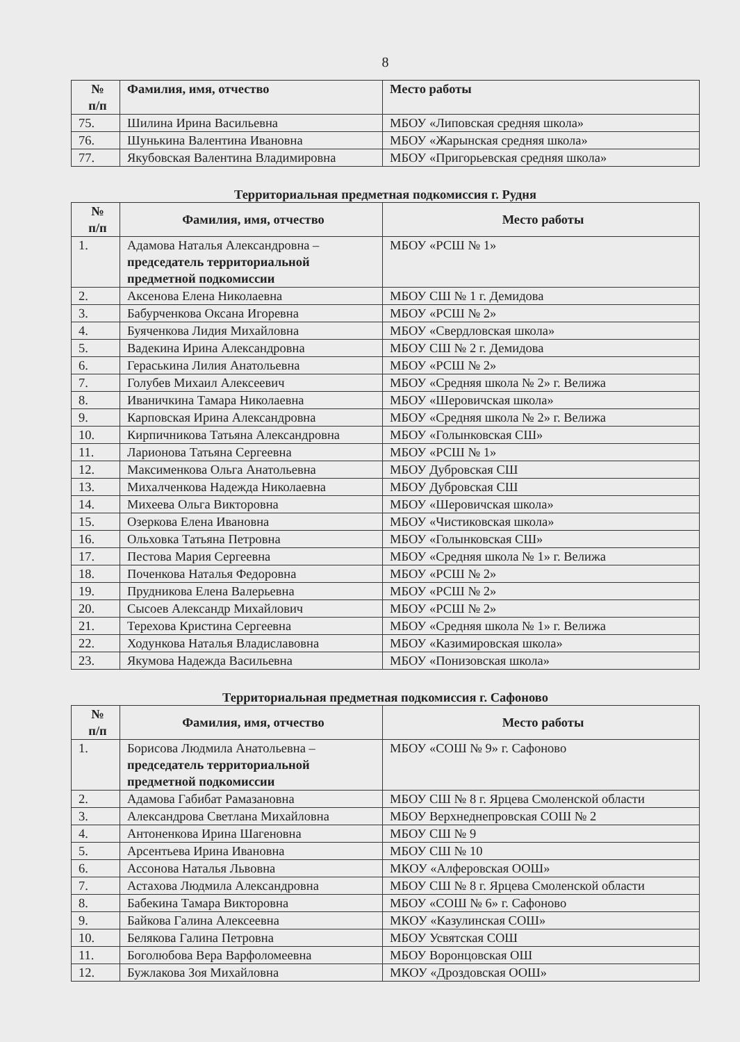8
| № п/п | Фамилия, имя, отчество | Место работы |
| --- | --- | --- |
| 75. | Шилина Ирина Васильевна | МБОУ «Липовская средняя школа» |
| 76. | Шунькина Валентина Ивановна | МБОУ «Жарынская средняя школа» |
| 77. | Якубовская Валентина Владимировна | МБОУ «Пригорьевская средняя школа» |
Территориальная предметная подкомиссия г. Рудня
| № п/п | Фамилия, имя, отчество | Место работы |
| --- | --- | --- |
| 1. | Адамова Наталья Александровна – председатель территориальной предметной подкомиссии | МБОУ «РСШ № 1» |
| 2. | Аксенова Елена Николаевна | МБОУ СШ № 1 г. Демидова |
| 3. | Бабурченкова Оксана Игоревна | МБОУ «РСШ № 2» |
| 4. | Буяченкова Лидия Михайловна | МБОУ «Свердловская школа» |
| 5. | Вадекина Ирина Александровна | МБОУ СШ № 2 г. Демидова |
| 6. | Гераськина Лилия Анатольевна | МБОУ «РСШ № 2» |
| 7. | Голубев Михаил Алексеевич | МБОУ «Средняя школа № 2» г. Велижа |
| 8. | Иваничкина Тамара Николаевна | МБОУ «Шеровичская школа» |
| 9. | Карповская Ирина Александровна | МБОУ «Средняя школа № 2» г. Велижа |
| 10. | Кирпичникова Татьяна Александровна | МБОУ «Голынковская СШ» |
| 11. | Ларионова Татьяна Сергеевна | МБОУ «РСШ № 1» |
| 12. | Максименкова Ольга Анатольевна | МБОУ Дубровская СШ |
| 13. | Михалченкова Надежда Николаевна | МБОУ Дубровская СШ |
| 14. | Михеева Ольга Викторовна | МБОУ «Шеровичская школа» |
| 15. | Озеркова Елена Ивановна | МБОУ «Чистиковская школа» |
| 16. | Ольховка Татьяна Петровна | МБОУ «Голынковская СШ» |
| 17. | Пестова Мария Сергеевна | МБОУ «Средняя школа № 1» г. Велижа |
| 18. | Поченкова Наталья Федоровна | МБОУ «РСШ № 2» |
| 19. | Прудникова Елена Валерьевна | МБОУ «РСШ № 2» |
| 20. | Сысоев Александр Михайлович | МБОУ «РСШ № 2» |
| 21. | Терехова Кристина Сергеевна | МБОУ «Средняя школа № 1» г. Велижа |
| 22. | Ходункова Наталья Владиславовна | МБОУ «Казимировская школа» |
| 23. | Якумова Надежда Васильевна | МБОУ «Понизовская школа» |
Территориальная предметная подкомиссия г. Сафоново
| № п/п | Фамилия, имя, отчество | Место работы |
| --- | --- | --- |
| 1. | Борисова Людмила Анатольевна – председатель территориальной предметной подкомиссии | МБОУ «СОШ № 9» г. Сафоново |
| 2. | Адамова Габибат Рамазановна | МБОУ СШ № 8 г. Ярцева Смоленской области |
| 3. | Александрова Светлана Михайловна | МБОУ Верхнеднепровская СОШ № 2 |
| 4. | Антоненкова Ирина Шагеновна | МБОУ СШ № 9 |
| 5. | Арсентьева Ирина Ивановна | МБОУ СШ № 10 |
| 6. | Ассонова Наталья Львовна | МКОУ «Алферовская ООШ» |
| 7. | Астахова Людмила Александровна | МБОУ СШ № 8 г. Ярцева Смоленской области |
| 8. | Бабекина Тамара Викторовна | МБОУ «СОШ № 6» г. Сафоново |
| 9. | Байкова Галина Алексеевна | МКОУ «Казулинская СОШ» |
| 10. | Белякова Галина Петровна | МБОУ Усвятская СОШ |
| 11. | Боголюбова Вера Варфоломеевна | МБОУ Воронцовская ОШ |
| 12. | Бужлакова Зоя Михайловна | МКОУ «Дроздовская ООШ» |